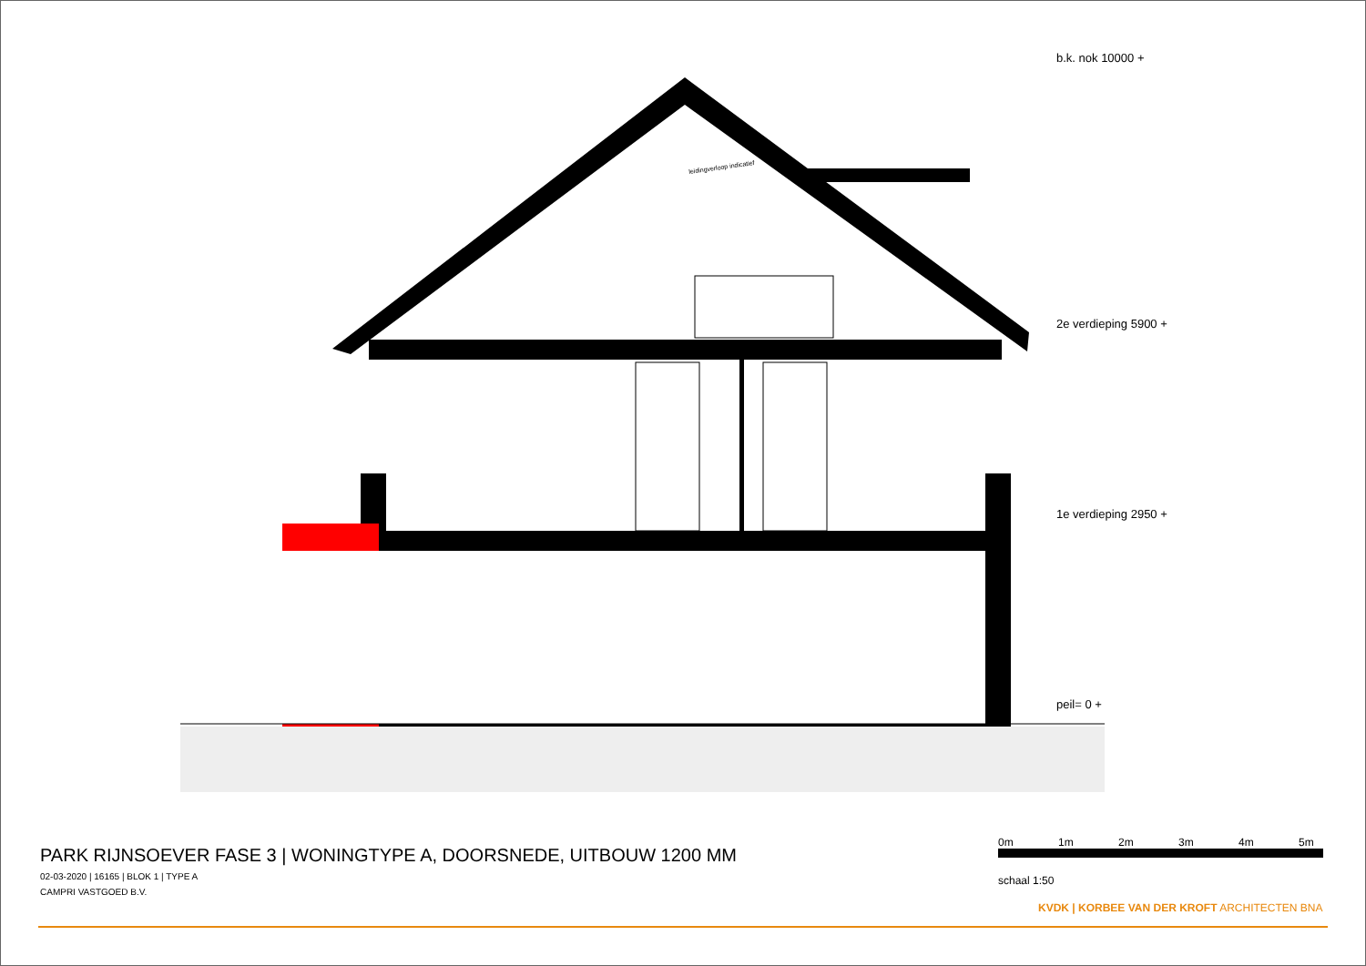b.k. nok 10000 +
2e verdieping 5900 +
1e verdieping 2950 +
peil= 0 +
leidingverloop indicatief
PARK RIJNSOEVER FASE 3 | WONINGTYPE A, DOORSNEDE, UITBOUW 1200 MM
02-03-2020 | 16165 | BLOK 1 | TYPE A
CAMPRI VASTGOED B.V.
0m 1m 2m 3m 4m 5m
schaal 1:50
KVDK | KORBEE VAN DER KROFT ARCHITECTEN BNA